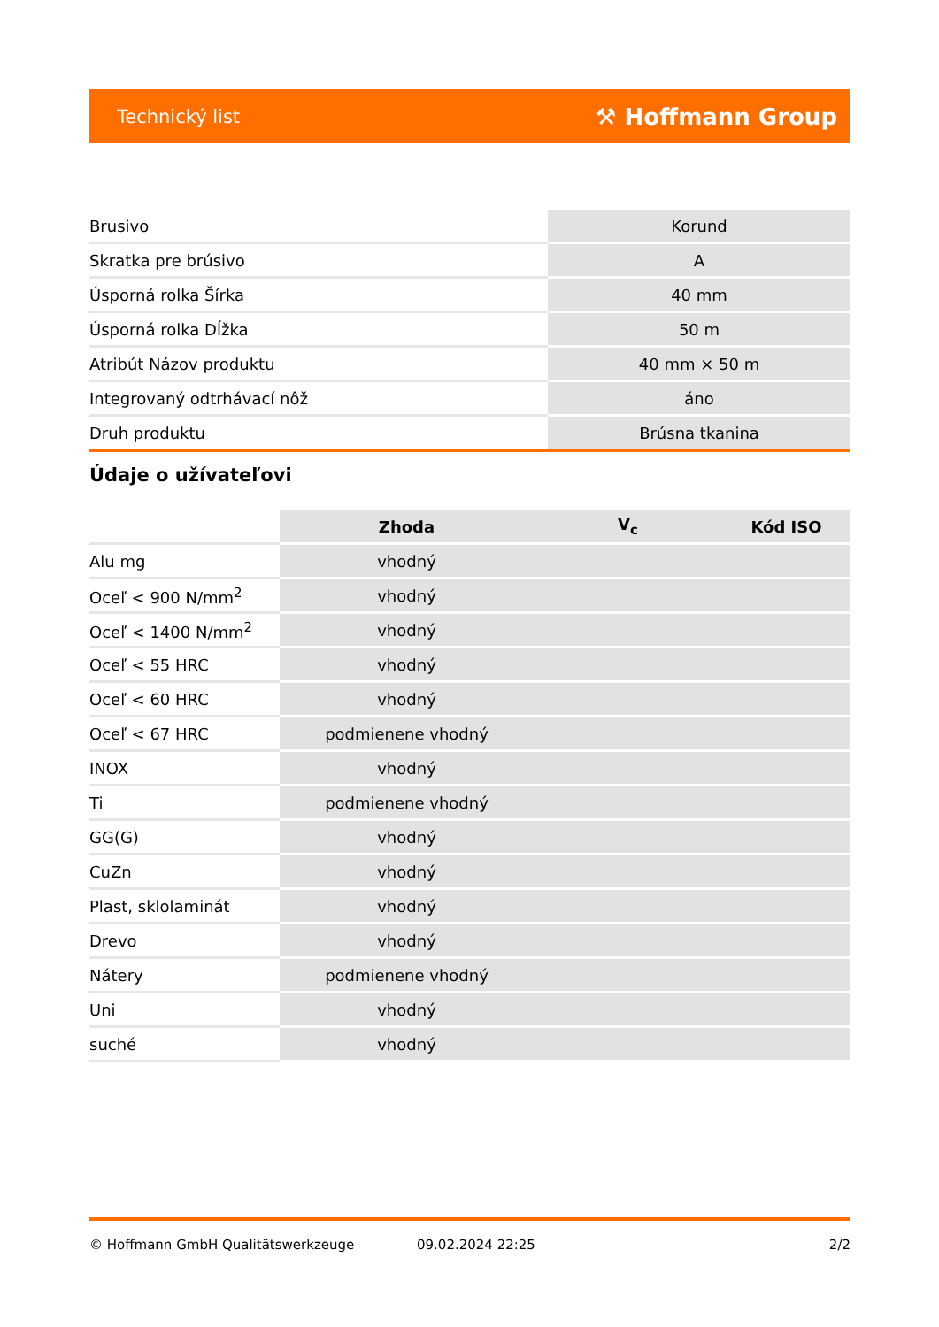Technický list ⚒ Hoffmann Group
| Brusivo | Korund |
| Skratka pre brúsivo | A |
| Úsporná rolka Šírka | 40 mm |
| Úsporná rolka Dĺžka | 50 m |
| Atribút Názov produktu | 40 mm × 50 m |
| Integrovaný odtrhávací nôž | áno |
| Druh produktu | Brúsna tkanina |
Údaje o užívateľovi
| | Zhoda | V<sub>c</sub> | Kód ISO |
| Alu mg | vhodný | | |
| Oceľ < 900 N/mm<sup>2</sup> | vhodný | | |
| Oceľ < 1400 N/mm<sup>2</sup> | vhodný | | |
| Oceľ < 55 HRC | vhodný | | |
| Oceľ < 60 HRC | vhodný | | |
| Oceľ < 67 HRC | podmienene vhodný | | |
| INOX | vhodný | | |
| Ti | podmienene vhodný | | |
| GG(G) | vhodný | | |
| CuZn | vhodný | | |
| Plast, sklolaminát | vhodný | | |
| Drevo | vhodný | | |
| Nátery | podmienene vhodný | | |
| Uni | vhodný | | |
| suché | vhodný | | |
© Hoffmann GmbH Qualitätswerkzeuge 09.02.2024 22:25 2/2